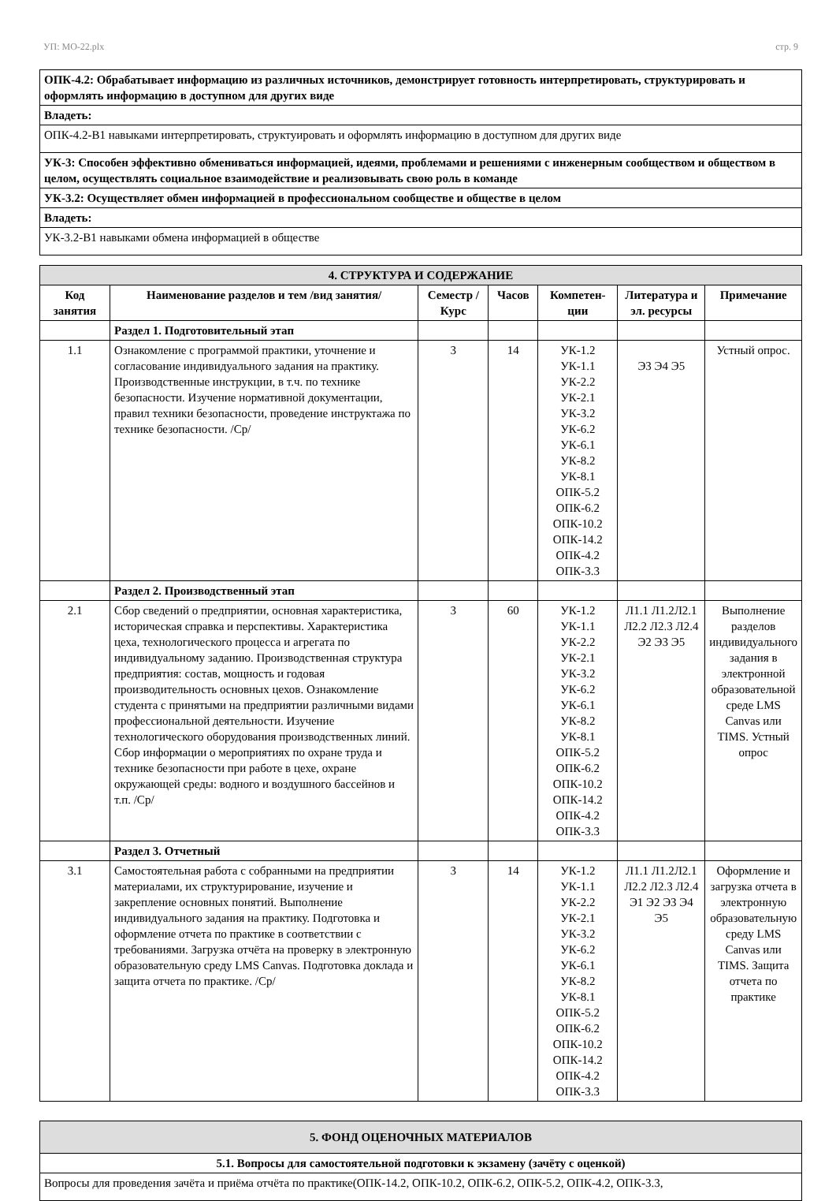УП: МО-22.plx стр. 9
| ОПК-4.2: Обрабатывает информацию из различных источников, демонстрирует готовность интерпретировать, структурировать и оформлять информацию в доступном для других виде |
| Владеть: |
| ОПК-4.2-В1 навыками интерпретировать, структуировать и оформлять информацию в доступном для других виде |
| УК-3: Способен эффективно обмениваться информацией, идеями, проблемами и решениями с инженерным сообществом и обществом в целом, осуществлять социальное взаимодействие и реализовывать свою роль в команде |
| УК-3.2: Осуществляет обмен информацией в профессиональном сообществе и обществе в целом |
| Владеть: |
| УК-3.2-В1 навыками обмена информацией в обществе |
| 4. СТРУКТУРА И СОДЕРЖАНИЕ | | | | | | |
| Код занятия | Наименование разделов и тем /вид занятия/ | Семестр / Курс | Часов | Компетен-ции | Литература и эл. ресурсы | Примечание |
| | Раздел 1. Подготовительный этап | | | | | |
| 1.1 | Ознакомление с программой практики, уточнение и согласование индивидуального задания на практику. Производственные инструкции, в т.ч. по технике безопасности. Изучение нормативной документации, правил техники безопасности, проведение инструктажа по технике безопасности. /Ср/ | 3 | 14 | УК-1.2 УК-1.1 УК-2.2 УК-2.1 УК-3.2 УК-6.2 УК-6.1 УК-8.2 УК-8.1 ОПК-5.2 ОПК-6.2 ОПК-10.2 ОПК-14.2 ОПК-4.2 ОПК-3.3 | Э3 Э4 Э5 | Устный опрос. |
| | Раздел 2. Производственный этап | | | | | |
| 2.1 | Сбор сведений о предприятии, основная характеристика, историческая справка и перспективы. Характеристика цеха, технологического процесса и агрегата по индивидуальному заданию. Производственная структура предприятия: состав, мощность и годовая производительность основных цехов. Ознакомление студента с принятыми на предприятии различными видами профессиональной деятельности. Изучение технологического оборудования производственных линий. Сбор информации о мероприятиях по охране труда и технике безопасности при работе в цехе, охране окружающей среды: водного и воздушного бассейнов и т.п. /Ср/ | 3 | 60 | УК-1.2 УК-1.1 УК-2.2 УК-2.1 УК-3.2 УК-6.2 УК-6.1 УК-8.2 УК-8.1 ОПК-5.2 ОПК-6.2 ОПК-10.2 ОПК-14.2 ОПК-4.2 ОПК-3.3 | Л1.1 Л1.2Л2.1 Л2.2 Л2.3 Л2.4 Э2 Э3 Э5 | Выполнение разделов индивидуального задания в электронной образовательной среде LMS Canvas или TIMS. Устный опрос |
| | Раздел 3. Отчетный | | | | | |
| 3.1 | Самостоятельная работа с собранными на предприятии материалами, их структурирование, изучение и закрепление основных понятий. Выполнение индивидуального задания на практику. Подготовка и оформление отчета по практике в соответствии с требованиями. Загрузка отчёта на проверку в электронную образовательную среду LMS Canvas. Подготовка доклада и защита отчета по практике. /Ср/ | 3 | 14 | УК-1.2 УК-1.1 УК-2.2 УК-2.1 УК-3.2 УК-6.2 УК-6.1 УК-8.2 УК-8.1 ОПК-5.2 ОПК-6.2 ОПК-10.2 ОПК-14.2 ОПК-4.2 ОПК-3.3 | Л1.1 Л1.2Л2.1 Л2.2 Л2.3 Л2.4 Э1 Э2 Э3 Э4 Э5 | Оформление и загрузка отчета в электронную образовательную среду LMS Canvas или TIMS. Защита отчета по практике |
| 5. ФОНД ОЦЕНОЧНЫХ МАТЕРИАЛОВ |
| 5.1. Вопросы для самостоятельной подготовки к экзамену (зачёту с оценкой) |
| Вопросы для проведения зачёта и приёма отчёта по практике(ОПК-14.2, ОПК-10.2, ОПК-6.2, ОПК-5.2, ОПК-4.2, ОПК-3.3, |